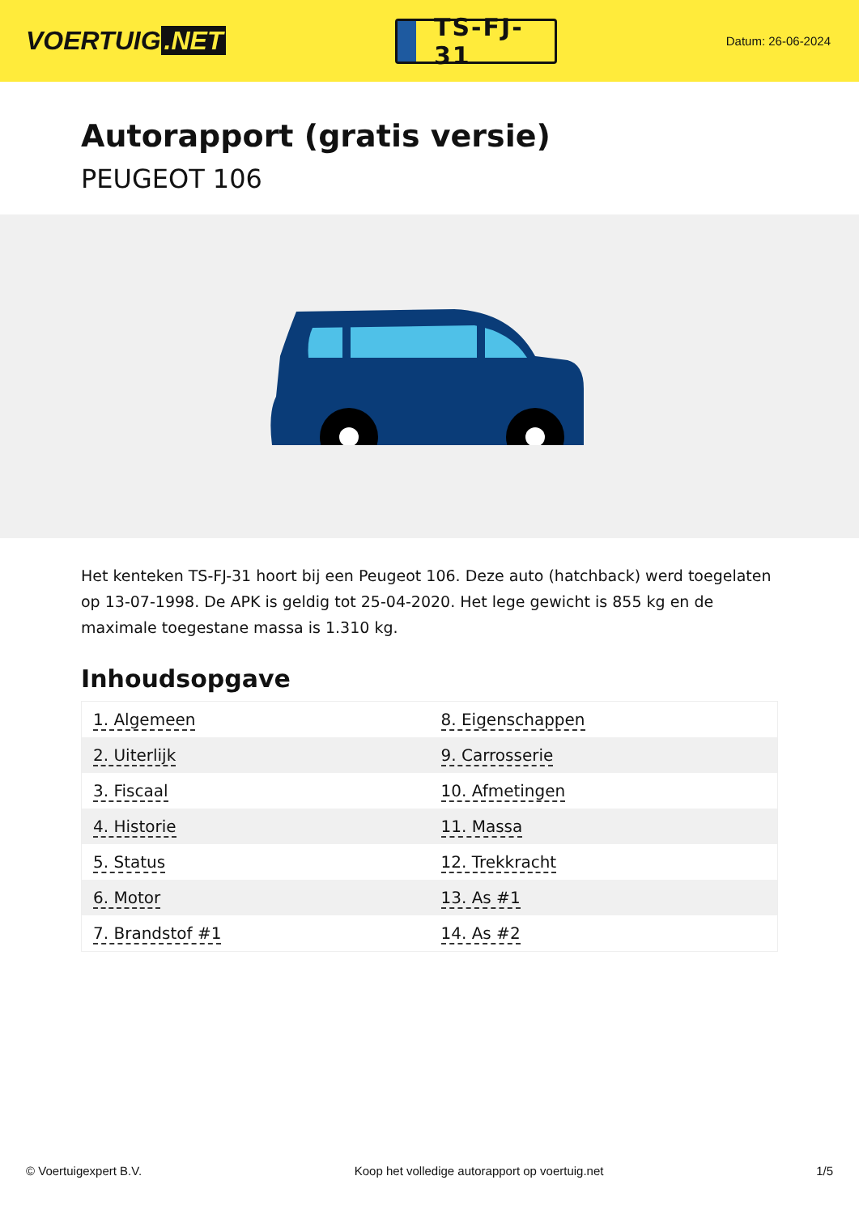VOERTUIG.NET
TS-FJ-31
Datum: 26-06-2024
Autorapport (gratis versie)
PEUGEOT 106
Het kenteken TS-FJ-31 hoort bij een Peugeot 106. Deze auto (hatchback) werd toegelaten op 13-07-1998. De APK is geldig tot 25-04-2020. Het lege gewicht is 855 kg en de maximale toegestane massa is 1.310 kg.
Inhoudsopgave
| 1. Algemeen | 8. Eigenschappen |
| 2. Uiterlijk | 9. Carrosserie |
| 3. Fiscaal | 10. Afmetingen |
| 4. Historie | 11. Massa |
| 5. Status | 12. Trekkracht |
| 6. Motor | 13. As #1 |
| 7. Brandstof #1 | 14. As #2 |
© Voertuigexpert B.V. Koop het volledige autorapport op voertuig.net 1/5